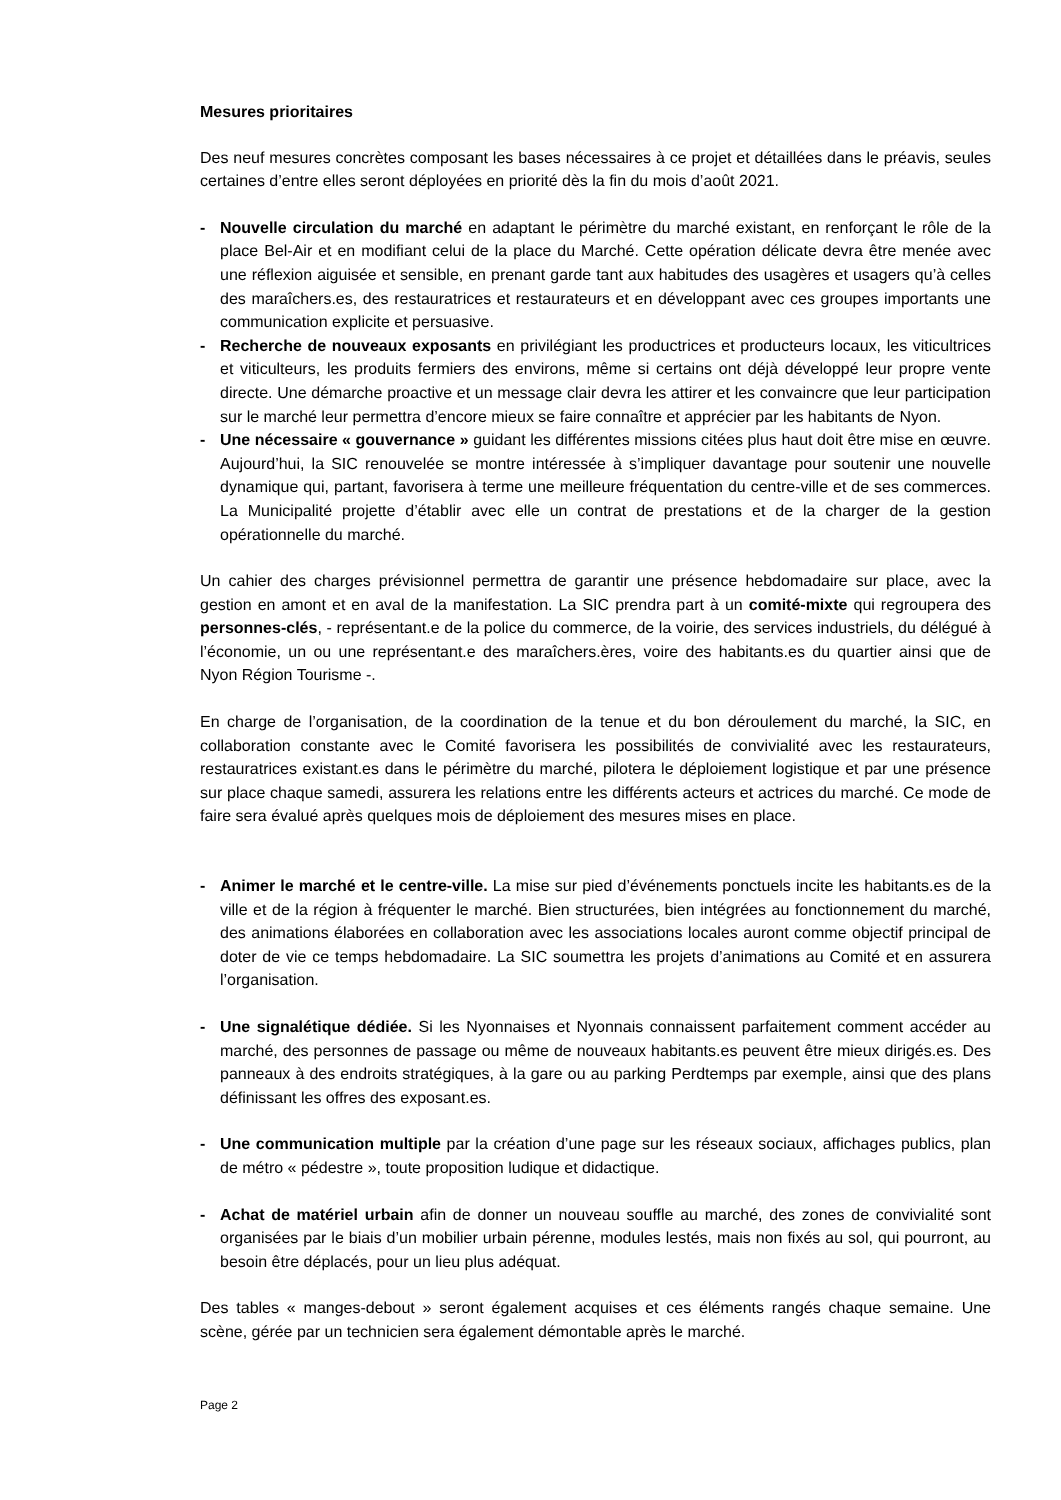Mesures prioritaires
Des neuf mesures concrètes composant les bases nécessaires à ce projet et détaillées dans le préavis, seules certaines d’entre elles seront déployées en priorité dès la fin du mois d’août 2021.
- Nouvelle circulation du marché en adaptant le périmètre du marché existant, en renforçant le rôle de la place Bel-Air et en modifiant celui de la place du Marché. Cette opération délicate devra être menée avec une réflexion aiguisée et sensible, en prenant garde tant aux habitudes des usagères et usagers qu’à celles des maraîchers.es, des restauratrices et restaurateurs et en développant avec ces groupes importants une communication explicite et persuasive.
- Recherche de nouveaux exposants en privilégiant les productrices et producteurs locaux, les viticultrices et viticulteurs, les produits fermiers des environs, même si certains ont déjà développé leur propre vente directe. Une démarche proactive et un message clair devra les attirer et les convaincre que leur participation sur le marché leur permettra d’encore mieux se faire connaître et apprécier par les habitants de Nyon.
- Une nécessaire « gouvernance » guidant les différentes missions citées plus haut doit être mise en œuvre. Aujourd’hui, la SIC renouvelée se montre intéressée à s’impliquer davantage pour soutenir une nouvelle dynamique qui, partant, favorisera à terme une meilleure fréquentation du centre-ville et de ses commerces. La Municipalité projette d’établir avec elle un contrat de prestations et de la charger de la gestion opérationnelle du marché.
Un cahier des charges prévisionnel permettra de garantir une présence hebdomadaire sur place, avec la gestion en amont et en aval de la manifestation. La SIC prendra part à un comité-mixte qui regroupera des personnes-clés, - représentant.e de la police du commerce, de la voirie, des services industriels, du délégué à l’économie, un ou une représentant.e des maraîchers.ères, voire des habitants.es du quartier ainsi que de Nyon Région Tourisme -.
En charge de l’organisation, de la coordination de la tenue et du bon déroulement du marché, la SIC, en collaboration constante avec le Comité favorisera les possibilités de convivialité avec les restaurateurs, restauratrices existant.es dans le périmètre du marché, pilotera le déploiement logistique et par une présence sur place chaque samedi, assurera les relations entre les différents acteurs et actrices du marché. Ce mode de faire sera évalué après quelques mois de déploiement des mesures mises en place.
- Animer le marché et le centre-ville. La mise sur pied d’événements ponctuels incite les habitants.es de la ville et de la région à fréquenter le marché. Bien structurées, bien intégrées au fonctionnement du marché, des animations élaborées en collaboration avec les associations locales auront comme objectif principal de doter de vie ce temps hebdomadaire. La SIC soumettra les projets d’animations au Comité et en assurera l’organisation.
- Une signalétique dédiée. Si les Nyonnaises et Nyonnais connaissent parfaitement comment accéder au marché, des personnes de passage ou même de nouveaux habitants.es peuvent être mieux dirigés.es. Des panneaux à des endroits stratégiques, à la gare ou au parking Perdtemps par exemple, ainsi que des plans définissant les offres des exposant.es.
- Une communication multiple par la création d’une page sur les réseaux sociaux, affichages publics, plan de métro « pédestre », toute proposition ludique et didactique.
- Achat de matériel urbain afin de donner un nouveau souffle au marché, des zones de convivialité sont organisées par le biais d’un mobilier urbain pérenne, modules lestés, mais non fixés au sol, qui pourront, au besoin être déplacés, pour un lieu plus adéquat.
Des tables « manges-debout » seront également acquises et ces éléments rangés chaque semaine. Une scène, gérée par un technicien sera également démontable après le marché.
Page 2